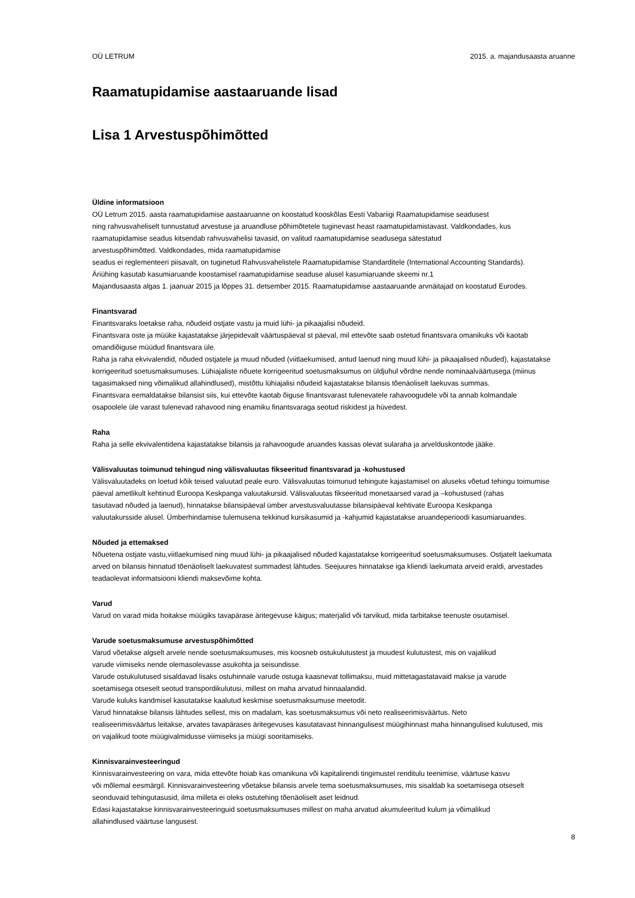OÜ LETRUM 2015. a. majandusaasta aruanne
Raamatupidamise aastaaruande lisad
Lisa 1 Arvestuspõhimõtted
Üldine informatsioon
OÜ Letrum 2015. aasta raamatupidamise aastaaruanne on koostatud kooskõlas Eesti Vabariigi Raamatupidamise seadusest
ning rahvusvaheliselt tunnustatud arvestuse ja aruandluse põhimõtetele tuginevast heast raamatupidamistavast. Valdkondades, kus
raamatupidamise seadus kitsendab rahvusvahelisi tavasid, on valitud raamatupidamise seadusega sätestatud
arvestuspõhimõtted. Valdkondades, mida raamatupidamise
seadus ei reglementeeri piisavalt, on tuginetud Rahvusvahelistele Raamatupidamise Standarditele (International Accounting Standards).
Äriühing kasutab kasumiaruande koostamisel raamatupidamise seaduse alusel kasumiaruande skeemi nr.1
Majandusaasta algas 1. jaanuar 2015 ja lõppes 31. detsember 2015. Raamatupidamise aastaaruande arvnäitajad on koostatud Eurodes.
Finantsvarad
Finantsvaraks loetakse raha, nõudeid ostjate vastu ja muid lühi- ja pikaajalisi nõudeid.
Finantsvara oste ja müüke kajastatakse järjepidevalt väärtuspäeval st päeval, mil ettevõte saab ostetud finantsvara omanikuks või kaotab
omandiõiguse müüdud finantsvara üle.
Raha ja raha ekvivalendid, nõuded ostjatele ja muud nõuded (viitlaekumised, antud laenud ning muud lühi- ja pikaajalised nõuded), kajastatakse
korrigeeritud soetusmaksumuses. Lühiajaliste nõuete korrigeeritud soetusmaksumus on üldjuhul võrdne nende nominaalväärtusega (miinus
tagasimaksed ning võimalikud allahindlused), mistõttu lühiajalisi nõudeid kajastatakse bilansis tõenäoliselt laekuvas summas.
Finantsvara eemaldatakse bilansist siis, kui ettevõte kaotab õiguse finantsvarast tulenevatele rahavoogudele või ta annab kolmandale
osapoolele üle varast tulenevad rahavood ning enamiku finantsvaraga seotud riskidest ja hüvedest.
Raha
Raha ja selle ekvivalentidena kajastatakse bilansis ja rahavoogude aruandes kassas olevat sularaha ja arvelduskontode jääke.
Välisvaluutas toimunud tehingud ning välisvaluutas fikseeritud finantsvarad ja -kohustused
Välisvaluutadeks on loetud kõik teised valuutad peale euro. Välisvaluutas toimunud tehingute kajastamisel on aluseks võetud tehingu toimumise
päeval ametlikult kehtinud Euroopa Keskpanga valuutakursid. Välisvaluutas fikseeritud monetaarsed varad ja –kohustused (rahas
tasutavad nõuded ja laenud), hinnatakse bilansipäeval ümber arvestusvaluutasse bilansipäeval kehtivate Euroopa Keskpanga
valuutakursside alusel. Ümberhindamise tulemusena tekkinud kursikasumid ja -kahjumid kajastatakse aruandeperioodi kasumiaruandes.
Nõuded ja ettemaksed
Nõuetena ostjate vastu,viitlaekumised ning muud lühi- ja pikaajalised nõuded kajastatakse korrigeeritud soetusmaksumuses. Ostjatelt laekumata
arved on bilansis hinnatud tõenäoliselt laekuvatest summadest lähtudes. Seejuures hinnatakse iga kliendi laekumata arveid eraldi, arvestades
teadaolevat informatsiooni kliendi maksevõime kohta.
Varud
Varud on varad mida hoitakse müügiks tavapärase äritegevuse käigus; materjalid või tarvikud, mida tarbitakse teenuste osutamisel.
Varude soetusmaksumuse arvestuspõhimõtted
Varud võetakse algselt arvele nende soetusmaksumuses, mis koosneb ostukulutustest ja muudest kulutustest, mis on vajalikud
varude viimiseks nende olemasolevasse asukohta ja seisundisse.
Varude ostukulutused sisaldavad lisaks ostuhinnale varude ostuga kaasnevat tollimaksu, muid mittetagastatavaid makse ja varude
soetamisega otseselt seotud transpordikulutusi, millest on maha arvatud hinnaalandid.
Varude kuluks kandmisel kasutatakse kaalutud keskmise soetusmaksumuse meetodit.
Varud hinnatakse bilansis lähtudes sellest, mis on madalam, kas soetusmaksumus või neto realiseerimisväärtus. Neto
realiseerimisväärtus leitakse, arvates tavapärases äritegevuses kasutatavast hinnangulisest müügihinnast maha hinnangulised kulutused, mis
on vajalikud toote müügivalmidusse viimiseks ja müügi sooritamiseks.
Kinnisvarainvesteeringud
Kinnisvarainvesteering on vara, mida ettevõte hoiab kas omanikuna või kapitalirendi tingimustel renditulu teenimise, väärtuse kasvu
või mõlemal eesmärgil. Kinnisvarainvesteering võetakse bilansis arvele tema soetusmaksumuses, mis sisaldab ka soetamisega otseselt
seonduvaid tehingutasusid, ilma milleta ei oleks ostutehing tõenäoliselt aset leidnud.
Edasi kajastatakse kinnisvarainvesteeringuid soetusmaksumuses millest on maha arvatud akumuleeritud kulum ja võimalikud
allahindlused väärtuse langusest.
8